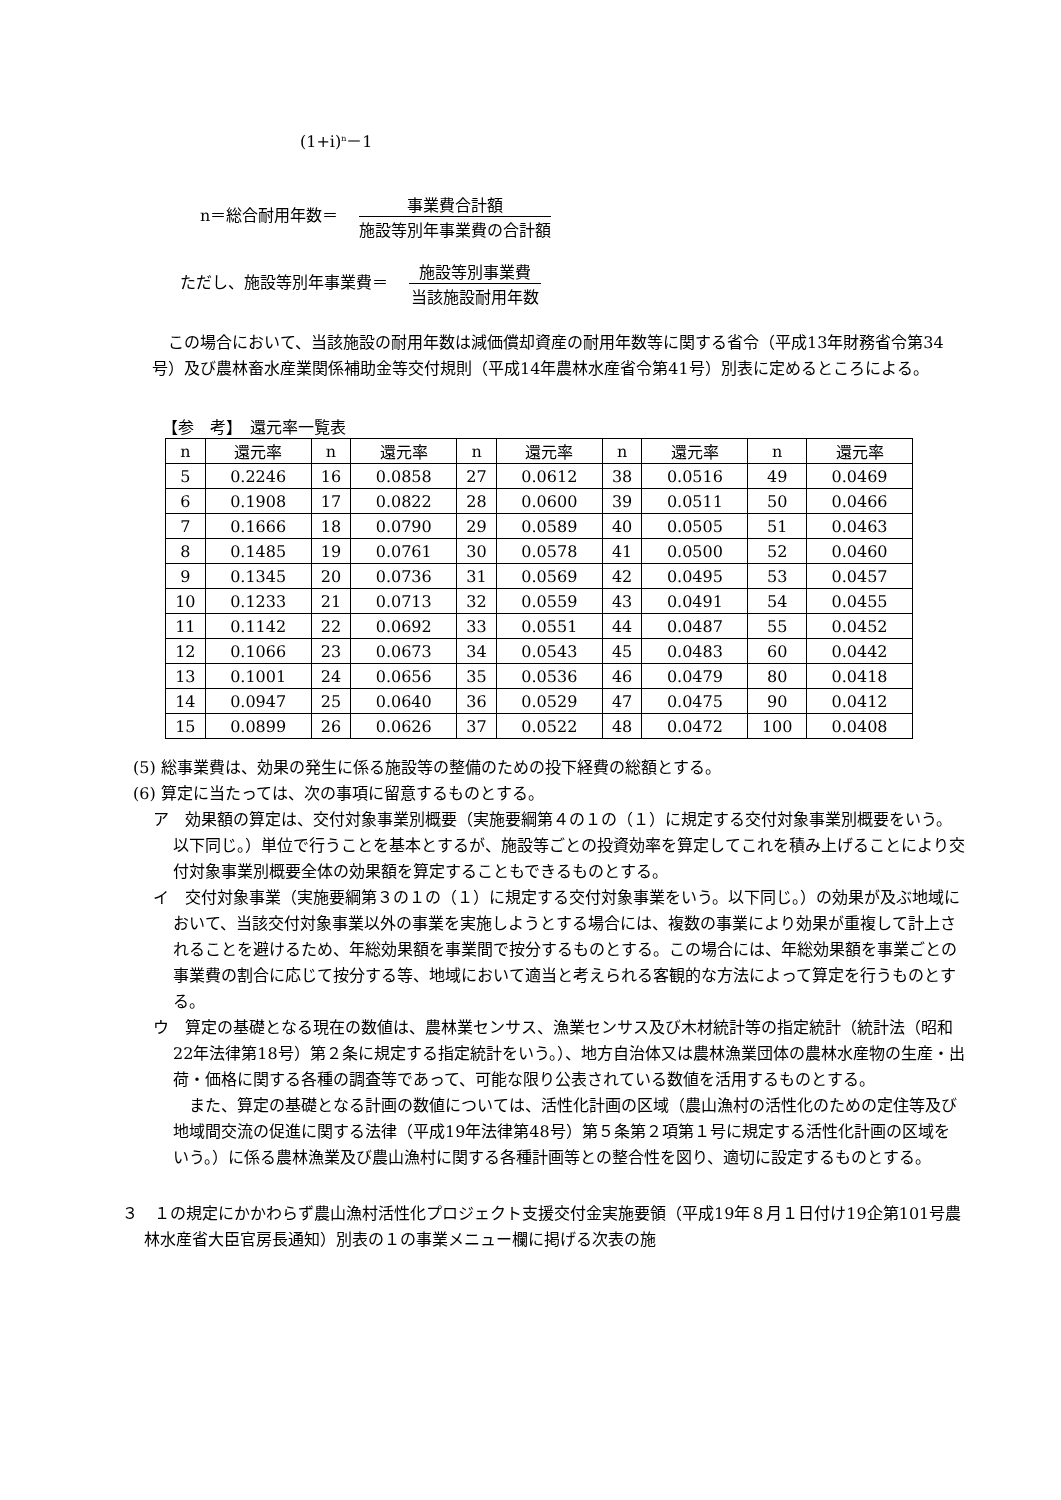(1+i)<sup>n</sup>－1
n＝総合耐用年数＝　
事業費合計額
施設等別年事業費の合計額
ただし、施設等別年事業費＝　
施設等別事業費
当該施設耐用年数
　この場合において、当該施設の耐用年数は減価償却資産の耐用年数等に関する省令（平成13年財務省令第34号）及び農林畜水産業関係補助金等交付規則（平成14年農林水産省令第41号）別表に定めるところによる。
【参　考】　還元率一覧表
| n | 還元率 | n | 還元率 | n | 還元率 | n | 還元率 | n | 還元率 |
| --- | --- | --- | --- | --- | --- | --- | --- | --- | --- |
| 5 | 0.2246 | 16 | 0.0858 | 27 | 0.0612 | 38 | 0.0516 | 49 | 0.0469 |
| 6 | 0.1908 | 17 | 0.0822 | 28 | 0.0600 | 39 | 0.0511 | 50 | 0.0466 |
| 7 | 0.1666 | 18 | 0.0790 | 29 | 0.0589 | 40 | 0.0505 | 51 | 0.0463 |
| 8 | 0.1485 | 19 | 0.0761 | 30 | 0.0578 | 41 | 0.0500 | 52 | 0.0460 |
| 9 | 0.1345 | 20 | 0.0736 | 31 | 0.0569 | 42 | 0.0495 | 53 | 0.0457 |
| 10 | 0.1233 | 21 | 0.0713 | 32 | 0.0559 | 43 | 0.0491 | 54 | 0.0455 |
| 11 | 0.1142 | 22 | 0.0692 | 33 | 0.0551 | 44 | 0.0487 | 55 | 0.0452 |
| 12 | 0.1066 | 23 | 0.0673 | 34 | 0.0543 | 45 | 0.0483 | 60 | 0.0442 |
| 13 | 0.1001 | 24 | 0.0656 | 35 | 0.0536 | 46 | 0.0479 | 80 | 0.0418 |
| 14 | 0.0947 | 25 | 0.0640 | 36 | 0.0529 | 47 | 0.0475 | 90 | 0.0412 |
| 15 | 0.0899 | 26 | 0.0626 | 37 | 0.0522 | 48 | 0.0472 | 100 | 0.0408 |
(5) 総事業費は、効果の発生に係る施設等の整備のための投下経費の総額とする。
(6) 算定に当たっては、次の事項に留意するものとする。
ア　効果額の算定は、交付対象事業別概要（実施要綱第４の１の（１）に規定する交付対象事業別概要をいう。以下同じ。）単位で行うことを基本とするが、施設等ごとの投資効率を算定してこれを積み上げることにより交付対象事業別概要全体の効果額を算定することもできるものとする。
イ　交付対象事業（実施要綱第３の１の（１）に規定する交付対象事業をいう。以下同じ。）の効果が及ぶ地域において、当該交付対象事業以外の事業を実施しようとする場合には、複数の事業により効果が重複して計上されることを避けるため、年総効果額を事業間で按分するものとする。この場合には、年総効果額を事業ごとの事業費の割合に応じて按分する等、地域において適当と考えられる客観的な方法によって算定を行うものとする。
ウ　算定の基礎となる現在の数値は、農林業センサス、漁業センサス及び木材統計等の指定統計（統計法（昭和22年法律第18号）第２条に規定する指定統計をいう。）、地方自治体又は農林漁業団体の農林水産物の生産・出荷・価格に関する各種の調査等であって、可能な限り公表されている数値を活用するものとする。
　また、算定の基礎となる計画の数値については、活性化計画の区域（農山漁村の活性化のための定住等及び地域間交流の促進に関する法律（平成19年法律第48号）第５条第２項第１号に規定する活性化計画の区域をいう。）に係る農林漁業及び農山漁村に関する各種計画等との整合性を図り、適切に設定するものとする。
３　１の規定にかかわらず農山漁村活性化プロジェクト支援交付金実施要領（平成19年８月１日付け19企第101号農林水産省大臣官房長通知）別表の１の事業メニュー欄に掲げる次表の施